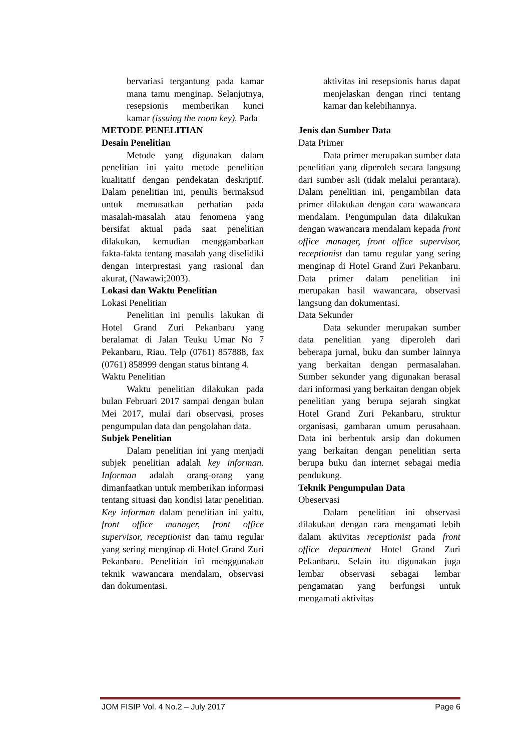bervariasi tergantung pada kamar mana tamu menginap. Selanjutnya, resepsionis memberikan kunci kamar (issuing the room key). Pada
METODE PENELITIAN
Desain Penelitian
Metode yang digunakan dalam penelitian ini yaitu metode penelitian kualitatif dengan pendekatan deskriptif. Dalam penelitian ini, penulis bermaksud untuk memusatkan perhatian pada masalah-masalah atau fenomena yang bersifat aktual pada saat penelitian dilakukan, kemudian menggambarkan fakta-fakta tentang masalah yang diselidiki dengan interprestasi yang rasional dan akurat, (Nawawi;2003).
Lokasi dan Waktu Penelitian
Lokasi Penelitian
Penelitian ini penulis lakukan di Hotel Grand Zuri Pekanbaru yang beralamat di Jalan Teuku Umar No 7 Pekanbaru, Riau. Telp (0761) 857888, fax (0761) 858999 dengan status bintang 4.
Waktu Penelitian
Waktu penelitian dilakukan pada bulan Februari 2017 sampai dengan bulan Mei 2017, mulai dari observasi, proses pengumpulan data dan pengolahan data.
Subjek Penelitian
Dalam penelitian ini yang menjadi subjek penelitian adalah key informan. Informan adalah orang-orang yang dimanfaatkan untuk memberikan informasi tentang situasi dan kondisi latar penelitian. Key informan dalam penelitian ini yaitu, front office manager, front office supervisor, receptionist dan tamu regular yang sering menginap di Hotel Grand Zuri Pekanbaru. Penelitian ini menggunakan teknik wawancara mendalam, observasi dan dokumentasi.
aktivitas ini resepsionis harus dapat menjelaskan dengan rinci tentang kamar dan kelebihannya.
Jenis dan Sumber Data
Data Primer
Data primer merupakan sumber data penelitian yang diperoleh secara langsung dari sumber asli (tidak melalui perantara). Dalam penelitian ini, pengambilan data primer dilakukan dengan cara wawancara mendalam. Pengumpulan data dilakukan dengan wawancara mendalam kepada front office manager, front office supervisor, receptionist dan tamu regular yang sering menginap di Hotel Grand Zuri Pekanbaru. Data primer dalam penelitian ini merupakan hasil wawancara, observasi langsung dan dokumentasi.
Data Sekunder
Data sekunder merupakan sumber data penelitian yang diperoleh dari beberapa jurnal, buku dan sumber lainnya yang berkaitan dengan permasalahan. Sumber sekunder yang digunakan berasal dari informasi yang berkaitan dengan objek penelitian yang berupa sejarah singkat Hotel Grand Zuri Pekanbaru, struktur organisasi, gambaran umum perusahaan. Data ini berbentuk arsip dan dokumen yang berkaitan dengan penelitian serta berupa buku dan internet sebagai media pendukung.
Teknik Pengumpulan Data
Obeservasi
Dalam penelitian ini observasi dilakukan dengan cara mengamati lebih dalam aktivitas receptionist pada front office department Hotel Grand Zuri Pekanbaru. Selain itu digunakan juga lembar observasi sebagai lembar pengamatan yang berfungsi untuk mengamati aktivitas
JOM FISIP Vol. 4 No.2 – July 2017 Page 6